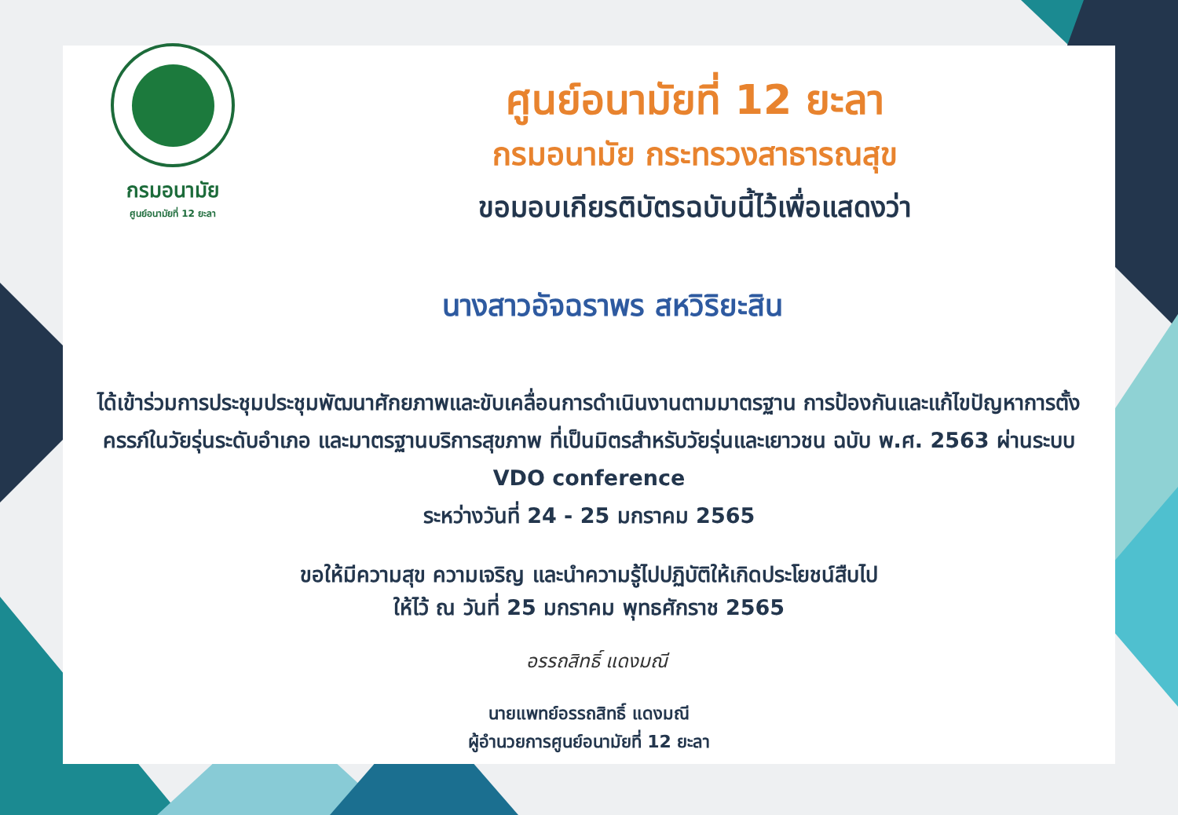กรมอนามัย
ศูนย์อนามัยที่ 12 ยะลา
ศูนย์อนามัยที่ 12 ยะลา
กรมอนามัย กระทรวงสาธารณสุข
ขอมอบเกียรติบัตรฉบับนี้ไว้เพื่อแสดงว่า
นางสาวอัจฉราพร สหวิริยะสิน
ได้เข้าร่วมการประชุมประชุมพัฒนาศักยภาพและขับเคลื่อนการดำเนินงานตามมาตรฐาน การป้องกันและแก้ไขปัญหาการตั้งครรภ์ในวัยรุ่นระดับอำเภอ และมาตรฐานบริการสุขภาพ ที่เป็นมิตรสำหรับวัยรุ่นและเยาวชน ฉบับ พ.ศ. 2563 ผ่านระบบ VDO conference
ระหว่างวันที่ 24 - 25 มกราคม 2565
ขอให้มีความสุข ความเจริญ และนำความรู้ไปปฏิบัติให้เกิดประโยชน์สืบไป
ให้ไว้ ณ วันที่ 25 มกราคม พุทธศักราช 2565
อรรถสิทธิ์ แดงมณี
นายแพทย์อรรถสิทธิ์ แดงมณี
ผู้อำนวยการศูนย์อนามัยที่ 12 ยะลา